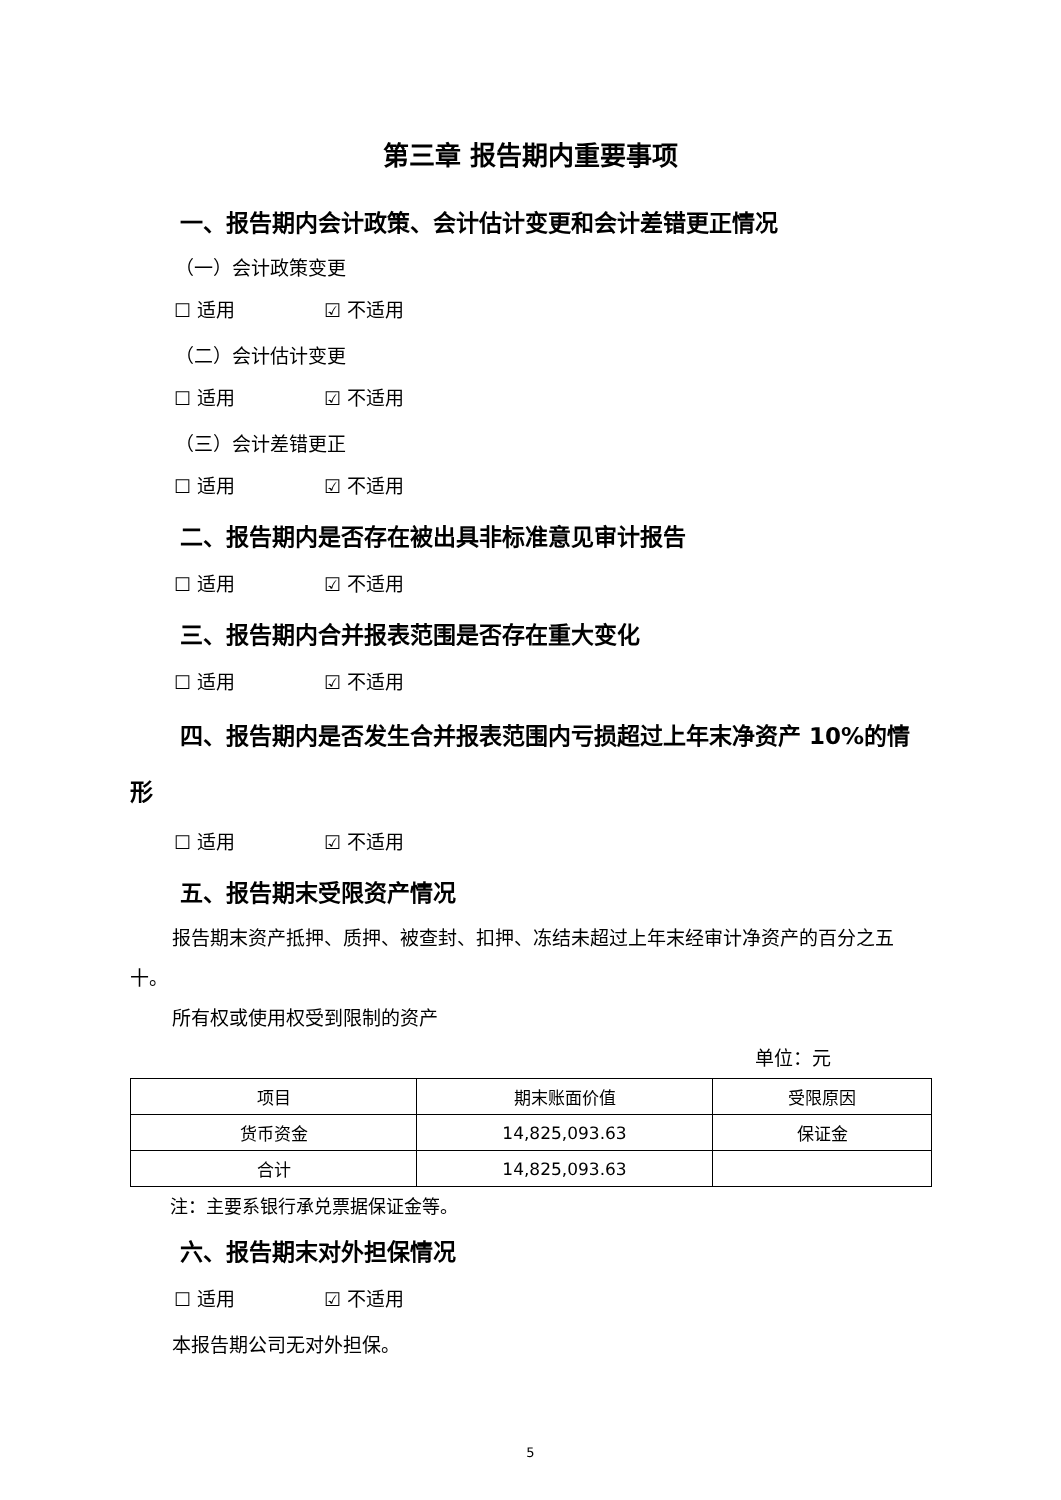第三章 报告期内重要事项
一、报告期内会计政策、会计估计变更和会计差错更正情况
（一）会计政策变更
☐ 适用 ☑ 不适用
（二）会计估计变更
☐ 适用 ☑ 不适用
（三）会计差错更正
☐ 适用 ☑ 不适用
二、报告期内是否存在被出具非标准意见审计报告
☐ 适用 ☑ 不适用
三、报告期内合并报表范围是否存在重大变化
☐ 适用 ☑ 不适用
四、报告期内是否发生合并报表范围内亏损超过上年末净资产 10%的情形
☐ 适用 ☑ 不适用
五、报告期末受限资产情况
报告期末资产抵押、质押、被查封、扣押、冻结未超过上年末经审计净资产的百分之五十。
所有权或使用权受到限制的资产
单位：元
| 项目 | 期末账面价值 | 受限原因 |
| --- | --- | --- |
| 货币资金 | 14,825,093.63 | 保证金 |
| 合计 | 14,825,093.63 | |
注：主要系银行承兑票据保证金等。
六、报告期末对外担保情况
☐ 适用 ☑ 不适用
本报告期公司无对外担保。
5